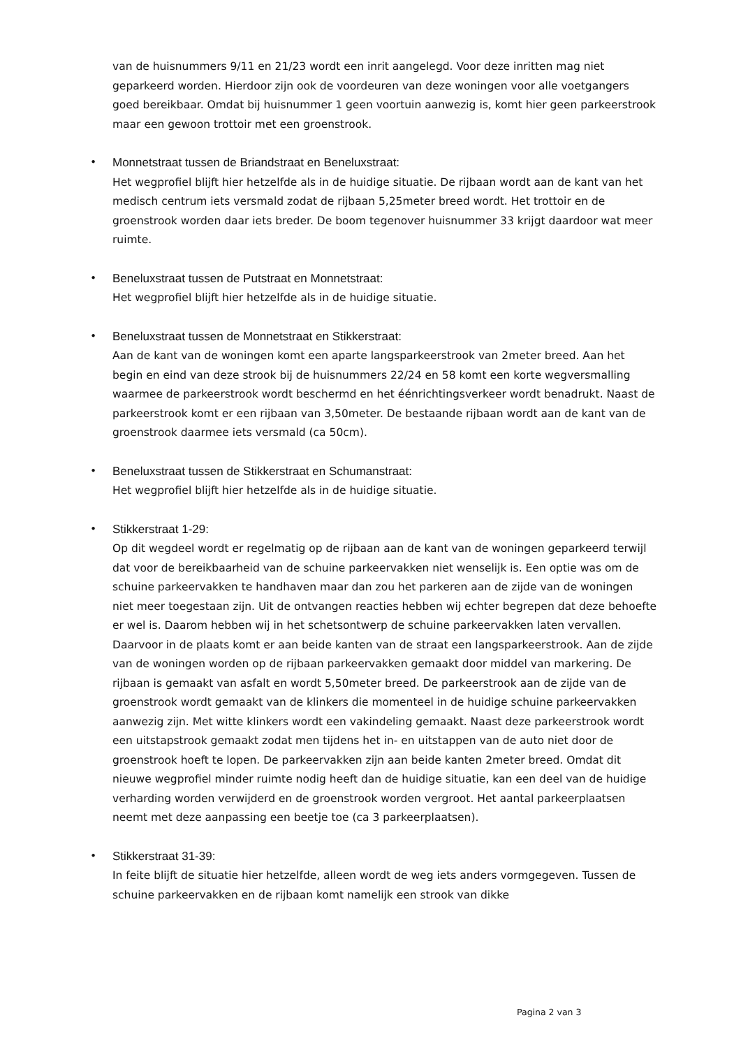van de huisnummers 9/11 en 21/23 wordt een inrit aangelegd. Voor deze inritten mag niet geparkeerd worden. Hierdoor zijn ook de voordeuren van deze woningen voor alle voetgangers goed bereikbaar. Omdat bij huisnummer 1 geen voortuin aanwezig is, komt hier geen parkeerstrook maar een gewoon trottoir met een groenstrook.
• Monnetstraat tussen de Briandstraat en Beneluxstraat:
Het wegprofiel blijft hier hetzelfde als in de huidige situatie. De rijbaan wordt aan de kant van het medisch centrum iets versmald zodat de rijbaan 5,25meter breed wordt. Het trottoir en de groenstrook worden daar iets breder. De boom tegenover huisnummer 33 krijgt daardoor wat meer ruimte.
• Beneluxstraat tussen de Putstraat en Monnetstraat:
Het wegprofiel blijft hier hetzelfde als in de huidige situatie.
• Beneluxstraat tussen de Monnetstraat en Stikkerstraat:
Aan de kant van de woningen komt een aparte langsparkeerstrook van 2meter breed. Aan het begin en eind van deze strook bij de huisnummers 22/24 en 58 komt een korte wegversmalling waarmee de parkeerstrook wordt beschermd en het éénrichtingsverkeer wordt benadrukt. Naast de parkeerstrook komt er een rijbaan van 3,50meter. De bestaande rijbaan wordt aan de kant van de groenstrook daarmee iets versmald (ca 50cm).
• Beneluxstraat tussen de Stikkerstraat en Schumanstraat:
Het wegprofiel blijft hier hetzelfde als in de huidige situatie.
• Stikkerstraat 1-29:
Op dit wegdeel wordt er regelmatig op de rijbaan aan de kant van de woningen geparkeerd terwijl dat voor de bereikbaarheid van de schuine parkeervakken niet wenselijk is. Een optie was om de schuine parkeervakken te handhaven maar dan zou het parkeren aan de zijde van de woningen niet meer toegestaan zijn. Uit de ontvangen reacties hebben wij echter begrepen dat deze behoefte er wel is. Daarom hebben wij in het schetsontwerp de schuine parkeervakken laten vervallen. Daarvoor in de plaats komt er aan beide kanten van de straat een langsparkeerstrook. Aan de zijde van de woningen worden op de rijbaan parkeervakken gemaakt door middel van markering. De rijbaan is gemaakt van asfalt en wordt 5,50meter breed. De parkeerstrook aan de zijde van de groenstrook wordt gemaakt van de klinkers die momenteel in de huidige schuine parkeervakken aanwezig zijn. Met witte klinkers wordt een vakindeling gemaakt. Naast deze parkeerstrook wordt een uitstapstrook gemaakt zodat men tijdens het in- en uitstappen van de auto niet door de groenstrook hoeft te lopen. De parkeervakken zijn aan beide kanten 2meter breed. Omdat dit nieuwe wegprofiel minder ruimte nodig heeft dan de huidige situatie, kan een deel van de huidige verharding worden verwijderd en de groenstrook worden vergroot. Het aantal parkeerplaatsen neemt met deze aanpassing een beetje toe (ca 3 parkeerplaatsen).
• Stikkerstraat 31-39:
In feite blijft de situatie hier hetzelfde, alleen wordt de weg iets anders vormgegeven. Tussen de schuine parkeervakken en de rijbaan komt namelijk een strook van dikke
Pagina 2 van 3